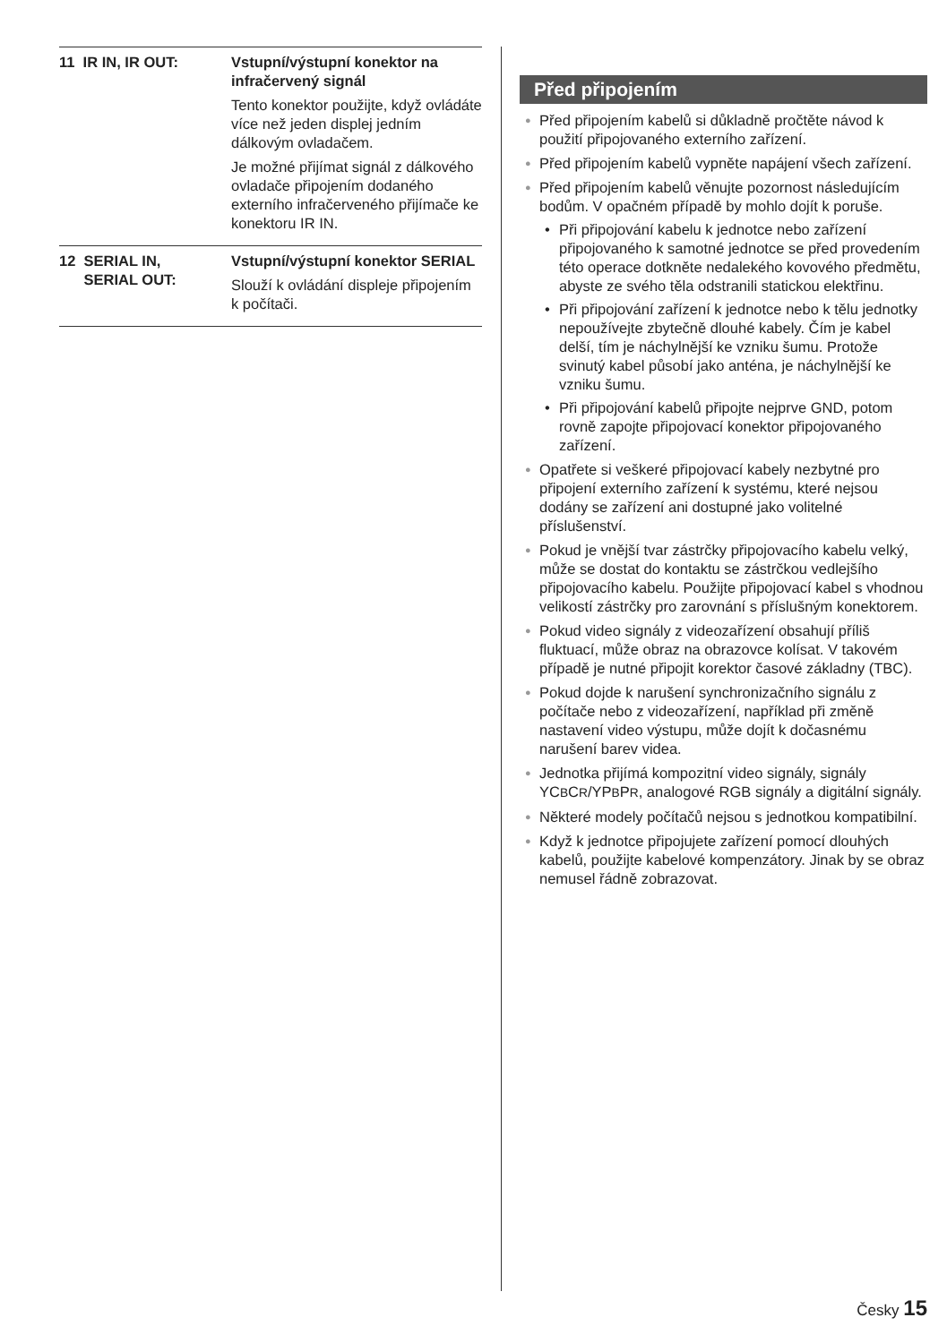11 IR IN, IR OUT: Vstupní/výstupní konektor na infračervený signál
Tento konektor použijte, když ovládáte více než jeden displej jedním dálkovým ovladačem.
Je možné přijímat signál z dálkového ovladače připojením dodaného externího infračerveného přijímače ke konektoru IR IN.
12 SERIAL IN,
SERIAL OUT:
Vstupní/výstupní konektor SERIAL
Slouží k ovládání displeje připojením k počítači.
Před připojením
● Před připojením kabelů si důkladně pročtěte návod k použití připojovaného externího zařízení.
● Před připojením kabelů vypněte napájení všech zařízení.
● Před připojením kabelů věnujte pozornost následujícím bodům. V opačném případě by mohlo dojít k poruše.
• Při připojování kabelu k jednotce nebo zařízení připojovaného k samotné jednotce se před provedením této operace dotkněte nedalekého kovového předmětu, abyste ze svého těla odstranili statickou elektřinu.
• Při připojování zařízení k jednotce nebo k tělu jednotky nepoužívejte zbytečně dlouhé kabely. Čím je kabel delší, tím je náchylnější ke vzniku šumu. Protože svinutý kabel působí jako anténa, je náchylnější ke vzniku šumu.
• Při připojování kabelů připojte nejprve GND, potom rovně zapojte připojovací konektor připojovaného zařízení.
● Opatřete si veškeré připojovací kabely nezbytné pro připojení externího zařízení k systému, které nejsou dodány se zařízení ani dostupné jako volitelné příslušenství.
● Pokud je vnější tvar zástrčky připojovacího kabelu velký, může se dostat do kontaktu se zástrčkou vedlejšího připojovacího kabelu. Použijte připojovací kabel s vhodnou velikostí zástrčky pro zarovnání s příslušným konektorem.
● Pokud video signály z videozařízení obsahují příliš fluktuací, může obraz na obrazovce kolísat. V takovém případě je nutné připojit korektor časové základny (TBC).
● Pokud dojde k narušení synchronizačního signálu z počítače nebo z videozařízení, například při změně nastavení video výstupu, může dojít k dočasnému narušení barev videa.
● Jednotka přijímá kompozitní video signály, signály YCBCR/YPBPR, analogové RGB signály a digitální signály.
● Některé modely počítačů nejsou s jednotkou kompatibilní.
● Když k jednotce připojujete zařízení pomocí dlouhých kabelů, použijte kabelové kompenzátory. Jinak by se obraz nemusel řádně zobrazovat.
Česky 15